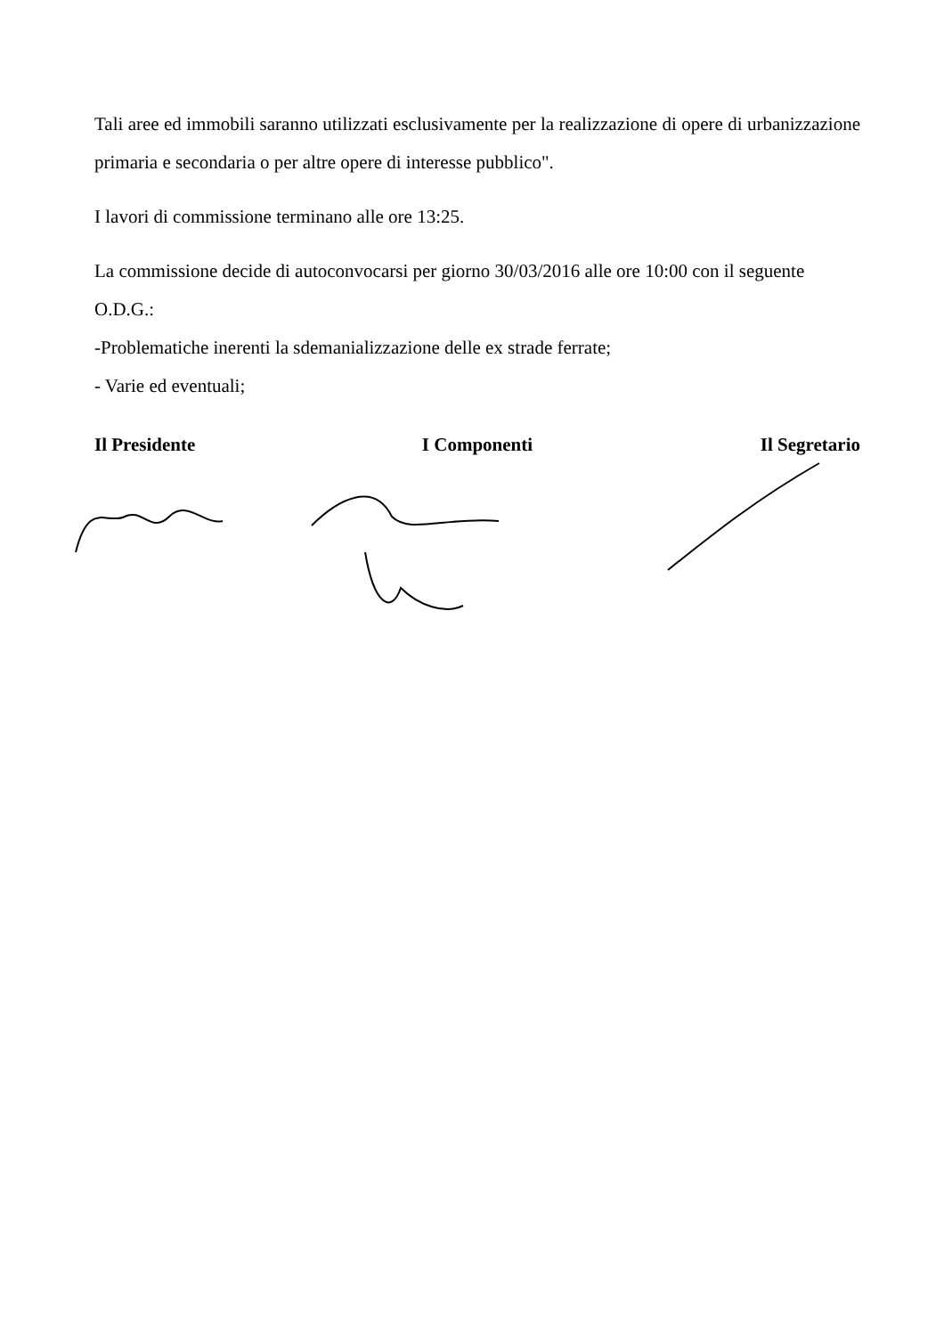Tali aree ed immobili saranno utilizzati esclusivamente per la realizzazione di opere di urbanizzazione primaria e secondaria o per altre opere di interesse pubblico".
I lavori di commissione terminano alle ore 13:25.
La commissione decide di autoconvocarsi per giorno 30/03/2016 alle ore 10:00 con il seguente O.D.G.:
-Problematiche inerenti la sdemanializzazione delle ex strade ferrate;
- Varie ed eventuali;
Il Presidente I Componenti Il Segretario